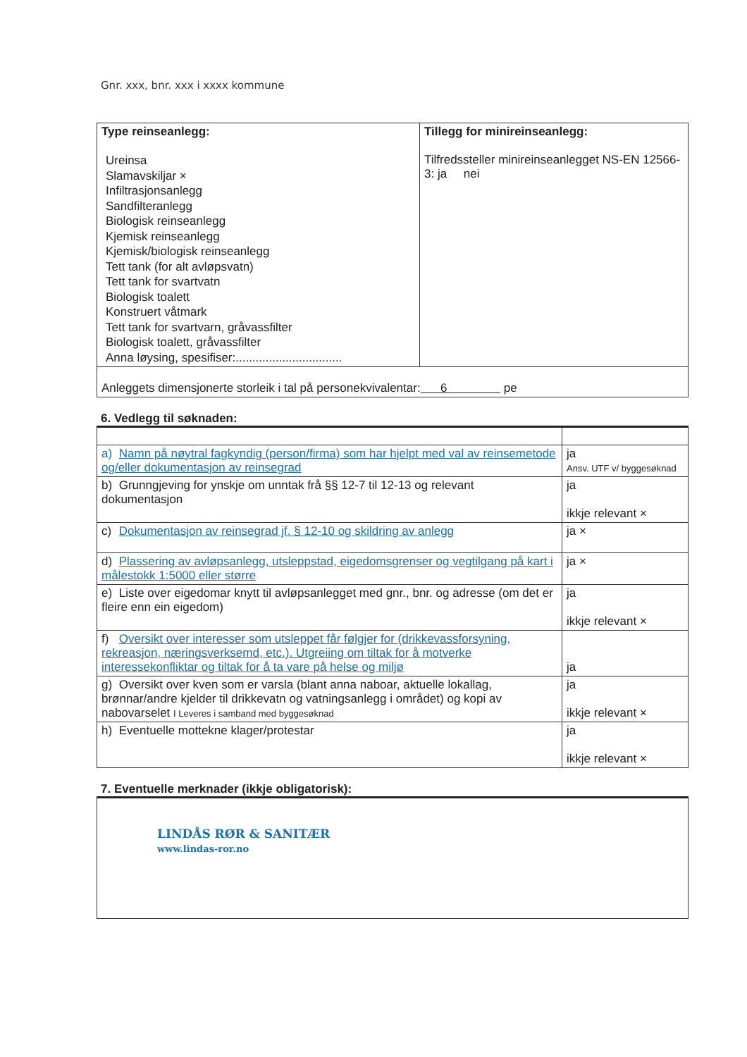Gnr. xxx, bnr. xxx i xxxx kommune
| Type reinseanlegg: Ureinsa Slamavskiljar × Infiltrasjonsanlegg Sandfilteranlegg Biologisk reinseanlegg Kjemisk reinseanlegg Kjemisk/biologisk reinseanlegg Tett tank (for alt avløpsvatn) Tett tank for svartvatn Biologisk toalett Konstruert våtmark Tett tank for svartvarn, gråvassfilter Biologisk toalett, gråvassfilter Anna løysing, spesifiser:................................ | Tillegg for minireinseanlegg: Tilfredssteller minireinseanlegget NS-EN 12566-3: ja nei |
| Anleggets dimensjonerte storleik i tal på personekvivalentar: 6 pe | |
6. Vedlegg til søknaden:
| a) Namn på nøytral fagkyndig (person/firma) som har hjelpt med val av reinsemetode og/eller dokumentasjon av reinsegrad | ja Ansv. UTF v/ byggesøknad |
| b) Grunngjeving for ynskje om unntak frå §§ 12-7 til 12-13 og relevant dokumentasjon | ja ikkje relevant × |
| c) Dokumentasjon av reinsegrad jf. § 12-10 og skildring av anlegg | ja × |
| d) Plassering av avløpsanlegg, utsleppstad, eigedomsgrenser og vegtilgang på kart i målestokk 1:5000 eller større | ja × |
| e) Liste over eigedomar knytt til avløpsanlegget med gnr., bnr. og adresse (om det er fleire enn ein eigedom) | ja ikkje relevant × |
| f) Oversikt over interesser som utsleppet får følgjer for (drikkevassforsyning, rekreasjon, næringsverksemd, etc.). Utgreiing om tiltak for å motverke interessekonfliktar og tiltak for å ta vare på helse og miljø | ja |
| g) Oversikt over kven som er varsla (blant anna naboar, aktuelle lokallag, brønnar/andre kjelder til drikkevatn og vatningsanlegg i området) og kopi av nabovarselet I Leveres i samband med byggesøknad | ja ikkje relevant × |
| h) Eventuelle mottekne klager/protestar | ja ikkje relevant × |
7. Eventuelle merknader (ikkje obligatorisk):
| LINDÅS RØR & SANITÆR www.lindas-ror.no |